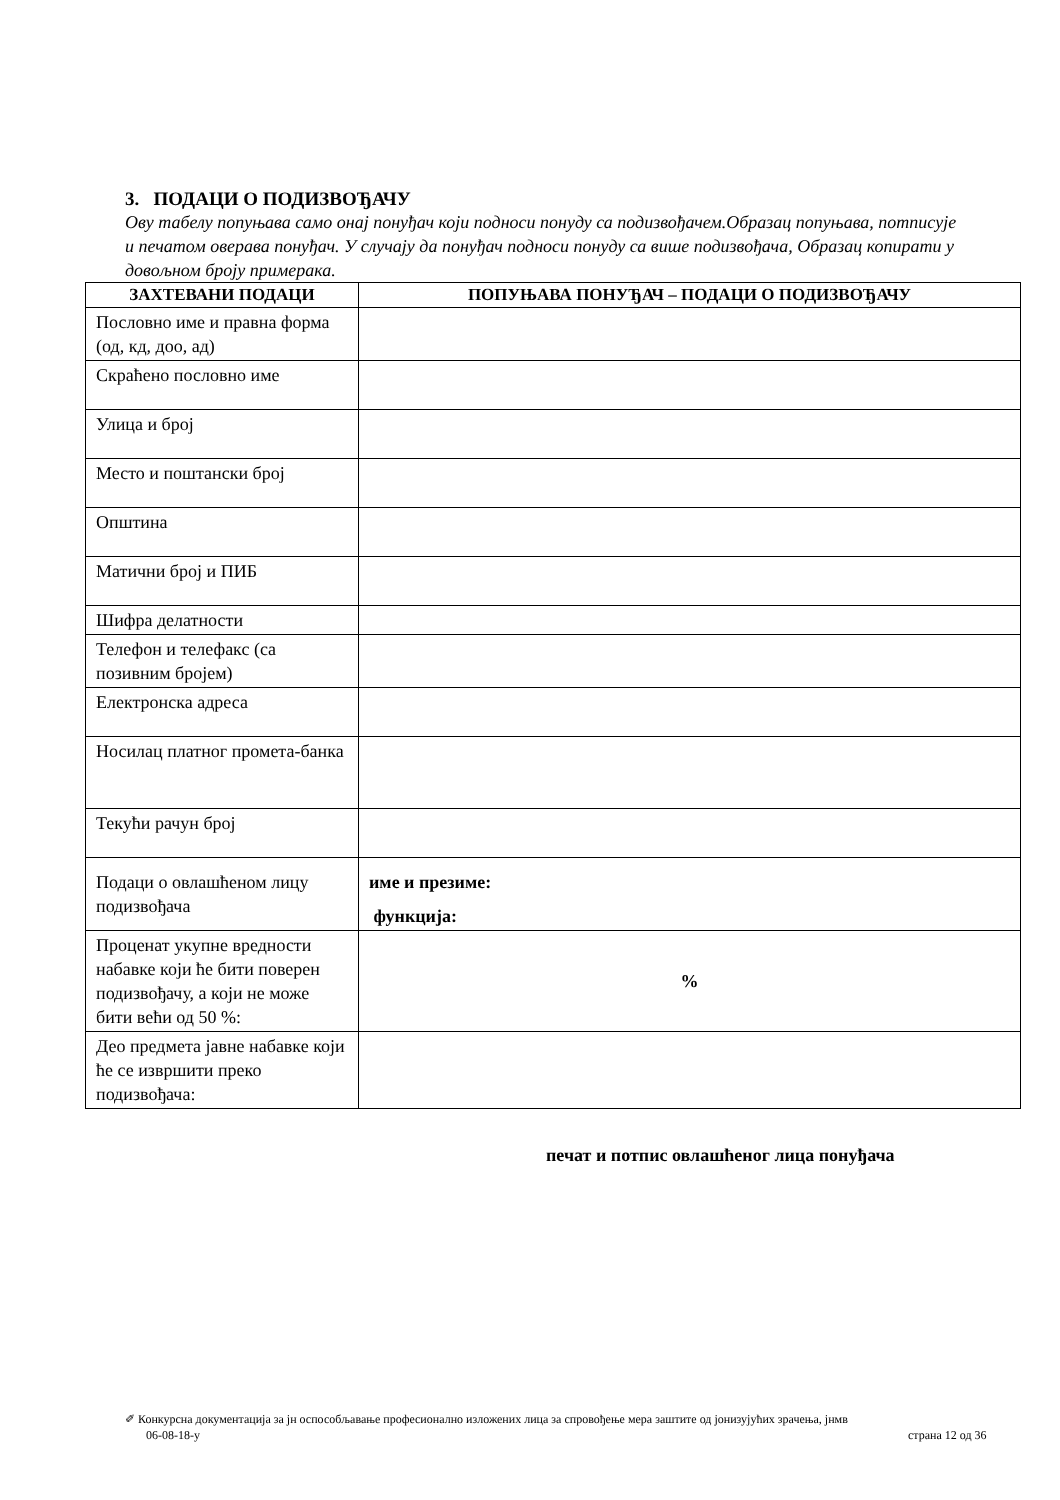3. ПОДАЦИ О ПОДИЗВОЂАЧУ
Ову табелу попуњава само онај понуђач који подноси понуду са подизвођачем.Образац попуњава, потписује и печатом оверава понуђач. У случају да понуђач подноси понуду са више подизвођача, Образац копирати у довољном броју примерака.
| ЗАХТЕВАНИ ПОДАЦИ | ПОПУЊАВА ПОНУЂАЧ – ПОДАЦИ О ПОДИЗВОЂАЧУ |
| --- | --- |
| Пословно име и правна форма (од, кд, доо, ад) | |
| Скраћено пословно име | |
| Улица и број | |
| Место и поштански број | |
| Општина | |
| Матични број и ПИБ | |
| Шифра делатности | |
| Телефон и телефакс (са позивним бројем) | |
| Електронска адреса | |
| Носилац платног промета-банка | |
| Текући рачун број | |
| Подаци о овлашћеном лицу подизвођача | име и презиме: функција: |
| Проценат укупне вредности набавке који ће бити поверен подизвођачу, а који не може бити већи од 50 %: | % |
| Део предмета јавне набавке који ће се извршити преко подизвођача: | |
печат и потпис овлашћеног лица понуђача
✐ Конкурсна документација за јн оспособљавање професионално изложених лица за спровођење мера заштите од јонизујућих зрачења, јнмв
06-08-18-у страна 12 од 36